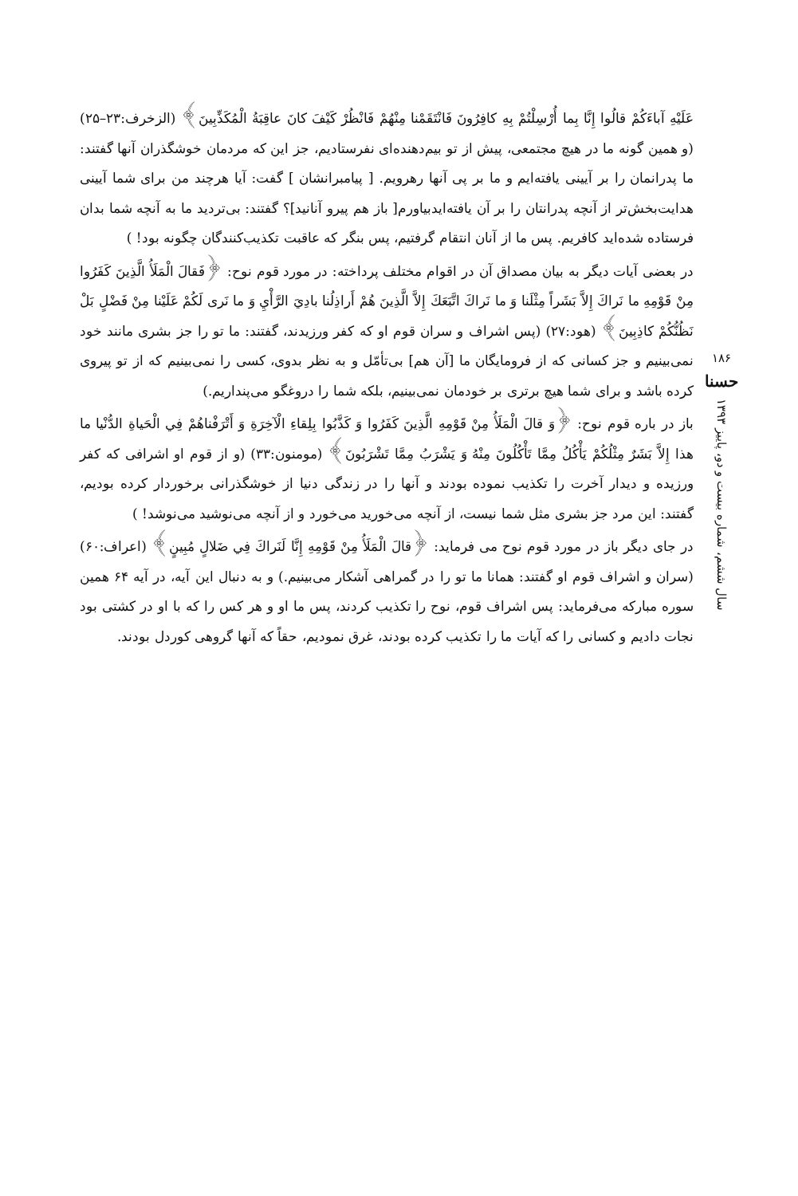عَلَيْهِ آباءَكُمْ قالُوا إِنَّا بِما أُرْسِلْتُمْ بِهِ كافِرُونَ فَانْتَقَمْنا مِنْهُمْ فَانْظُرْ كَيْفَ كانَ عاقِبَةُ الْمُكَذِّبِينَ﴾ (الزخرف:۲۳–۲۵) (و همین گونه ما در هیچ مجتمعی، پیش از تو بیم‌دهنده‌ای نفرستادیم، جز این که مردمان خوشگذران آنها گفتند: ما پدرانمان را بر آیینی یافته‌ایم و ما بر پی آنها رهرویم. [ پیامبرانشان ] گفت: آیا هرچند من برای شما آیینی هدایت‌بخش‌تر از آنچه پدرانتان را بر آن یافته‌ایدبیاورم[ باز هم پیرو آنانید]؟ گفتند: بی‌تردید ما به آنچه شما بدان فرستاده شده‌اید کافریم. پس ما از آنان انتقام گرفتیم، پس بنگر که عاقبت تکذیب‌کنندگان چگونه بود! )
در بعضی آیات دیگر به بیان مصداق آن در اقوام مختلف پرداخته: در مورد قوم نوح: ﴿فَقالَ الْمَلَأُ الَّذِينَ كَفَرُوا مِنْ قَوْمِهِ ما نَراكَ إِلاَّ بَشَراً مِثْلَنا وَ ما نَراكَ اتَّبَعَكَ إِلاَّ الَّذِينَ هُمْ أَراذِلُنا بادِيَ الرَّأْيِ وَ ما نَرى لَكُمْ عَلَيْنا مِنْ فَضْلٍ بَلْ نَظُنُّكُمْ كاذِبِينَ﴾ (هود:۲۷) (پس اشراف و سران قوم او که کفر ورزیدند، گفتند: ما تو را جز بشری مانند خود نمی‌بینیم و جز کسانی که از فرومایگان ما [آن هم] بی‌تأمّل و به نظر بدوی، کسی را نمی‌بینیم که از تو پیروی کرده باشد و برای شما هیچ برتری بر خودمان نمی‌بینیم، بلکه شما را دروغگو می‌پنداریم.)
باز در باره قوم نوح: ﴿وَ قالَ الْمَلَأُ مِنْ قَوْمِهِ الَّذِينَ كَفَرُوا وَ كَذَّبُوا بِلِقاءِ الْآخِرَةِ وَ أَتْرَفْناهُمْ فِي الْحَياةِ الدُّنْيا ما هذا إِلاَّ بَشَرٌ مِثْلُكُمْ يَأْكُلُ مِمَّا تَأْكُلُونَ مِنْهُ وَ يَشْرَبُ مِمَّا تَشْرَبُونَ﴾ (مومنون:۳۳) (و از قوم او اشرافی که کفر ورزیده و دیدار آخرت را تکذیب نموده بودند و آنها را در زندگی دنیا از خوشگذرانی برخوردار کرده بودیم، گفتند: این مرد جز بشری مثل شما نیست، از آنچه می‌خورید می‌خورد و از آنچه می‌نوشید می‌نوشد! )
در جای دیگر باز در مورد قوم نوح می فرماید: ﴿قالَ الْمَلَأُ مِنْ قَوْمِهِ إِنَّا لَنَراكَ فِي ضَلالٍ مُبِينٍ﴾ (اعراف:۶۰) (سران و اشراف قوم او گفتند: همانا ما تو را در گمراهی آشکار می‌بینیم.) و به دنبال این آیه، در آیه ۶۴ همین سوره مبارکه می‌فرماید: پس اشراف قوم، نوح را تکذیب کردند، پس ما او و هر کس را که با او در کشتی بود نجات دادیم و کسانی را که آیات ما را تکذیب کرده بودند، غرق نمودیم، حقاً که آنها گروهی کوردل بودند.
۱۸۶
حسنا
سال ششم، شماره بیست و دو، پاییز ۱۳۹۳